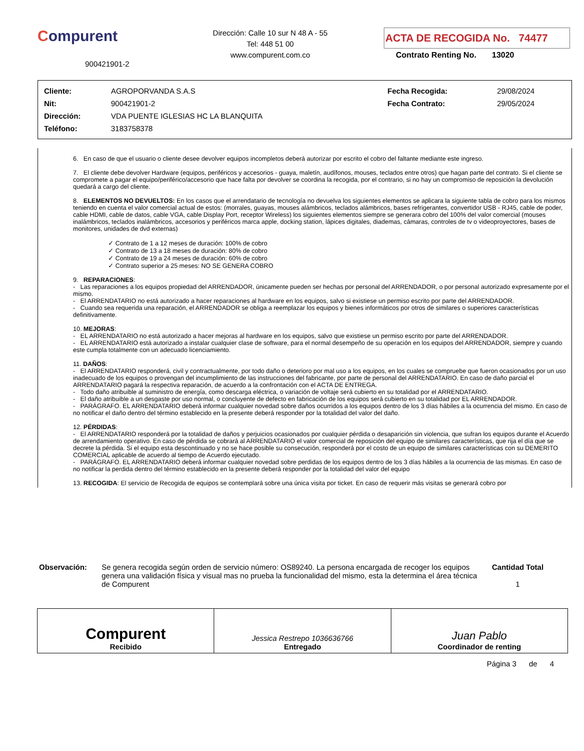Compurent
900421901-2
Dirección: Calle 10 sur N 48 A - 55
Tel: 448 51 00
www.compurent.com.co
ACTA DE RECOGIDA No. 74477
Contrato Renting No. 13020
| Cliente: | AGROPORVANDA S.A.S | Fecha Recogida: | 29/08/2024 |
| Nit: | 900421901-2 | Fecha Contrato: | 29/05/2024 |
| Dirección: | VDA PUENTE IGLESIAS HC LA BLANQUITA | | |
| Teléfono: | 3183758378 | | |
6. En caso de que el usuario o cliente desee devolver equipos incompletos deberá autorizar por escrito el cobro del faltante mediante este ingreso.
7. El cliente debe devolver Hardware (equipos, periféricos y accesorios - guaya, maletín, audífonos, mouses, teclados entre otros) que hagan parte del contrato. Si el cliente se compromete a pagar el equipo/periférico/accesorio que hace falta por devolver se coordina la recogida, por el contrario, si no hay un compromiso de reposición la devolución quedará a cargo del cliente.
8. ELEMENTOS NO DEVUELTOS: En los casos que el arrendatario de tecnología no devuelva los siguientes elementos se aplicara la siguiente tabla de cobro para los mismos teniendo en cuenta el valor comercial actual de estos: (morrales, guayas, mouses alámbricos, teclados alámbricos, bases refrigerantes, convertidor USB - RJ45, cable de poder, cable HDMI, cable de datos, cable VGA, cable Display Port, receptor Wireless) los siguientes elementos siempre se generara cobro del 100% del valor comercial (mouses inalámbricos, teclados inalámbricos, accesorios y periféricos marca apple, docking station, lápices digitales, diademas, cámaras, controles de tv o videoproyectores, bases de monitores, unidades de dvd externas)
✓ Contrato de 1 a 12 meses de duración: 100% de cobro
✓ Contrato de 13 a 18 meses de duración: 80% de cobro
✓ Contrato de 19 a 24 meses de duración: 60% de cobro
✓ Contrato superior a 25 meses: NO SE GENERA COBRO
9. REPARACIONES:
- Las reparaciones a los equipos propiedad del ARRENDADOR, únicamente pueden ser hechas por personal del ARRENDADOR, o por personal autorizado expresamente por el mismo.
- El ARRENDATARIO no está autorizado a hacer reparaciones al hardware en los equipos, salvo si existiese un permiso escrito por parte del ARRENDADOR.
- Cuando sea requerida una reparación, el ARRENDADOR se obliga a reemplazar los equipos y bienes informáticos por otros de similares o superiores características definitivamente.
10. MEJORAS:
- EL ARRENDATARIO no está autorizado a hacer mejoras al hardware en los equipos, salvo que existiese un permiso escrito por parte del ARRENDADOR.
- EL ARRENDATARIO está autorizado a instalar cualquier clase de software, para el normal desempeño de su operación en los equipos del ARRENDADOR, siempre y cuando este cumpla totalmente con un adecuado licenciamiento.
11. DAÑOS:
- El ARRENDATARIO responderá, civil y contractualmente, por todo daño o deterioro por mal uso a los equipos, en los cuales se compruebe que fueron ocasionados por un uso inadecuado de los equipos o provengan del incumplimiento de las instrucciones del fabricante, por parte de personal del ARRENDATARIO. En caso de daño parcial el ARRENDATARIO pagará la respectiva reparación, de acuerdo a la confrontación con el ACTA DE ENTREGA.
- Todo daño atribuible al suministro de energía, como descarga eléctrica, o variación de voltaje será cubierto en su totalidad por el ARRENDATARIO.
- El daño atribuible a un desgaste por uso normal, o concluyente de defecto en fabricación de los equipos será cubierto en su totalidad por EL ARRENDADOR.
- PARÁGRAFO. EL ARRENDATARIO deberá informar cualquier novedad sobre daños ocurridos a los equipos dentro de los 3 días hábiles a la ocurrencia del mismo. En caso de no notificar el daño dentro del término establecido en la presente deberá responder por la totalidad del valor del daño.
12. PÉRDIDAS:
- El ARRENDATARIO responderá por la totalidad de daños y perjuicios ocasionados por cualquier pérdida o desaparición sin violencia, que sufran los equipos durante el Acuerdo de arrendamiento operativo. En caso de pérdida se cobrará al ARRENDATARIO el valor comercial de reposición del equipo de similares características, que rija el día que se decrete la pérdida. Si el equipo esta descontinuado y no se hace posible su consecución, responderá por el costo de un equipo de similares características con su DEMERITO COMERCIAL aplicable de acuerdo al tiempo de Acuerdo ejecutado.
- PARÁGRAFO. EL ARRENDATARIO deberá informar cualquier novedad sobre perdidas de los equipos dentro de los 3 días hábiles a la ocurrencia de las mismas. En caso de no notificar la perdida dentro del término establecido en la presente deberá responder por la totalidad del valor del equipo
13. RECOGIDA: El servicio de Recogida de equipos se contemplará sobre una única visita por ticket. En caso de requerir más visitas se generará cobro por
Observación: Se genera recogida según orden de servicio número: OS89240. La persona encargada de recoger los equipos genera una validación física y visual mas no prueba la funcionalidad del mismo, esta la determina el área técnica de Compurent
Cantidad Total
1
Compurent
Recibido
Jessica Restrepo 1036636766
Entregado
Juan Pablo
Coordinador de renting
Página 3 de 4